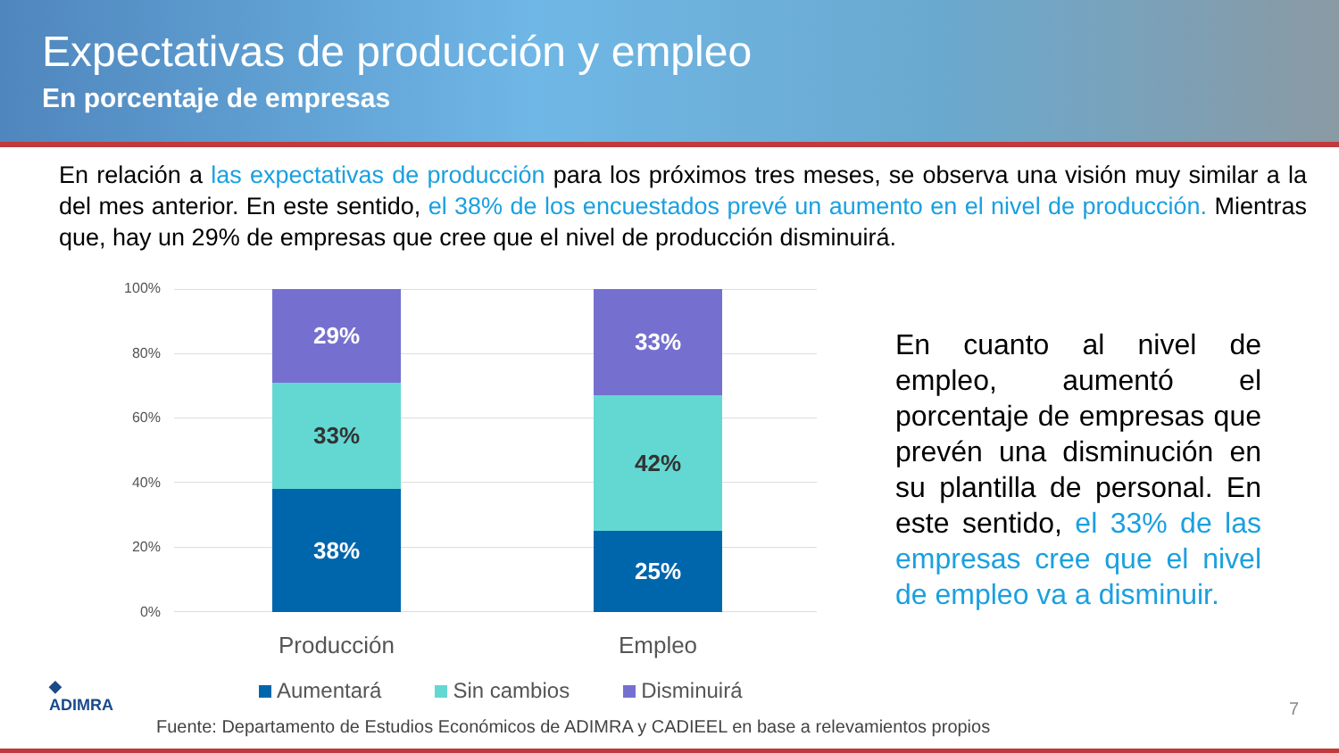Expectativas de producción y empleo
En porcentaje de empresas
En relación a las expectativas de producción para los próximos tres meses, se observa una visión muy similar a la del mes anterior. En este sentido, el 38% de los encuestados prevé un aumento en el nivel de producción. Mientras que, hay un 29% de empresas que cree que el nivel de producción disminuirá.
100%
80%
60%
40%
20%
0%
29%
33%
38%
33%
42%
25%
Producción Empleo
Aumentará Sin cambios Disminuirá
En cuanto al nivel de empleo, aumentó el porcentaje de empresas que prevén una disminución en su plantilla de personal. En este sentido, el 33% de las empresas cree que el nivel de empleo va a disminuir.
◆
ADIMRA
Fuente: Departamento de Estudios Económicos de ADIMRA y CADIEEL en base a relevamientos propios
7